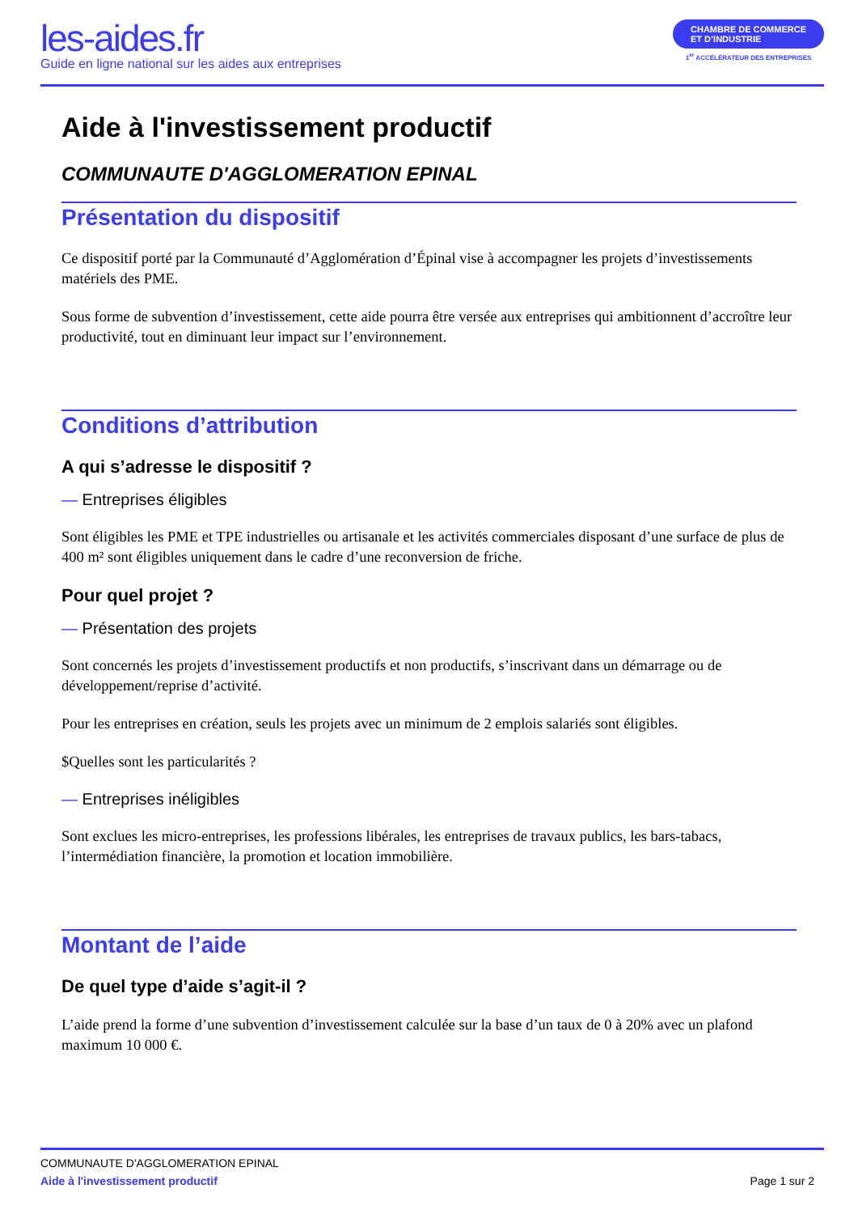les-aides.fr
Guide en ligne national sur les aides aux entreprises
CHAMBRE DE COMMERCE
ET D’INDUSTRIE
1<sup>er</sup> ACCÉLÉRATEUR DES ENTREPRISES
Aide à l'investissement productif
COMMUNAUTE D'AGGLOMERATION EPINAL
Présentation du dispositif
Ce dispositif porté par la Communauté d’Agglomération d’Épinal vise à accompagner les projets d’investissements matériels des PME.
Sous forme de subvention d’investissement, cette aide pourra être versée aux entreprises qui ambitionnent d’accroître leur productivité, tout en diminuant leur impact sur l’environnement.
Conditions d’attribution
A qui s’adresse le dispositif ?
— Entreprises éligibles
Sont éligibles les PME et TPE industrielles ou artisanale et les activités commerciales disposant d’une surface de plus de 400 m² sont éligibles uniquement dans le cadre d’une reconversion de friche.
Pour quel projet ?
— Présentation des projets
Sont concernés les projets d’investissement productifs et non productifs, s’inscrivant dans un démarrage ou de développement/reprise d’activité.
Pour les entreprises en création, seuls les projets avec un minimum de 2 emplois salariés sont éligibles.
$Quelles sont les particularités ?
— Entreprises inéligibles
Sont exclues les micro-entreprises, les professions libérales, les entreprises de travaux publics, les bars-tabacs, l’intermédiation financière, la promotion et location immobilière.
Montant de l’aide
De quel type d’aide s’agit-il ?
L’aide prend la forme d’une subvention d’investissement calculée sur la base d’un taux de 0 à 20% avec un plafond maximum 10 000 €.
COMMUNAUTE D'AGGLOMERATION EPINAL
Aide à l'investissement productif Page 1 sur 2